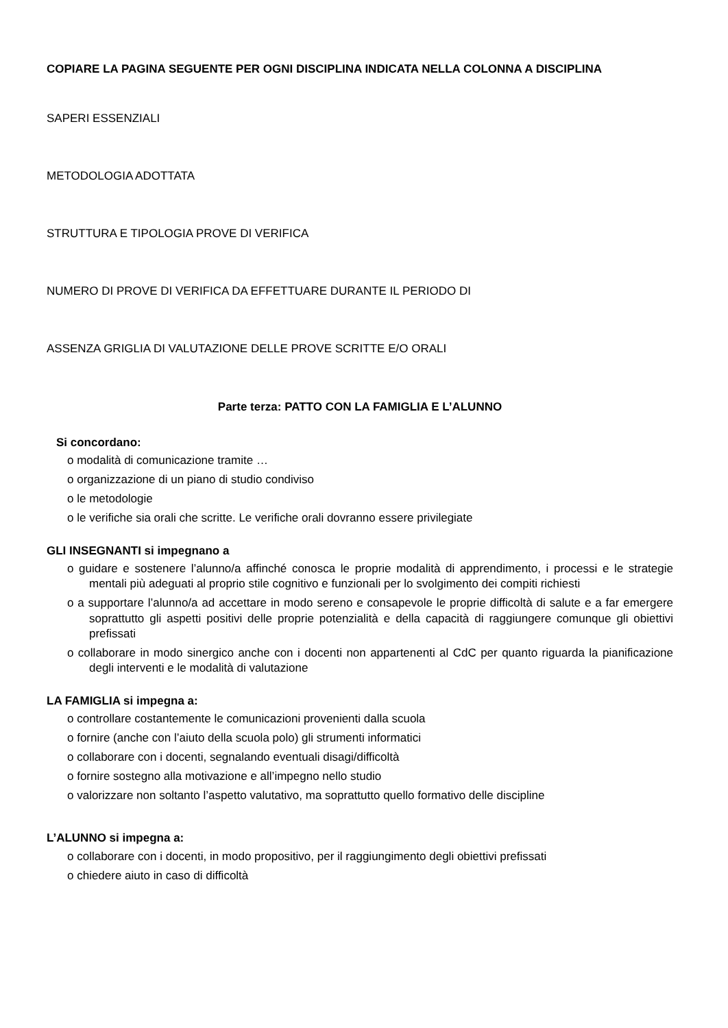COPIARE LA PAGINA SEGUENTE PER OGNI DISCIPLINA INDICATA NELLA COLONNA A DISCIPLINA
SAPERI ESSENZIALI
METODOLOGIA ADOTTATA
STRUTTURA E TIPOLOGIA PROVE DI VERIFICA
NUMERO DI PROVE DI VERIFICA DA EFFETTUARE DURANTE IL PERIODO DI
ASSENZA GRIGLIA DI VALUTAZIONE DELLE PROVE SCRITTE E/O ORALI
Parte terza: PATTO CON LA FAMIGLIA E L’ALUNNO
Si concordano:
o modalità di comunicazione tramite …
o organizzazione di un piano di studio condiviso
o le metodologie
o le verifiche sia orali che scritte. Le verifiche orali dovranno essere privilegiate
GLI INSEGNANTI si impegnano a
o guidare e sostenere l’alunno/a affinché conosca le proprie modalità di apprendimento, i processi e le strategie mentali più adeguati al proprio stile cognitivo e funzionali per lo svolgimento dei compiti richiesti
o a supportare l’alunno/a ad accettare in modo sereno e consapevole le proprie difficoltà di salute e a far emergere soprattutto gli aspetti positivi delle proprie potenzialità e della capacità di raggiungere comunque gli obiettivi prefissati
o collaborare in modo sinergico anche con i docenti non appartenenti al CdC per quanto riguarda la pianificazione degli interventi e le modalità di valutazione
LA FAMIGLIA si impegna a:
o controllare costantemente le comunicazioni provenienti dalla scuola
o fornire (anche con l’aiuto della scuola polo) gli strumenti informatici
o collaborare con i docenti, segnalando eventuali disagi/difficoltà
o fornire sostegno alla motivazione e all’impegno nello studio
o valorizzare non soltanto l’aspetto valutativo, ma soprattutto quello formativo delle discipline
L’ALUNNO si impegna a:
o collaborare con i docenti, in modo propositivo, per il raggiungimento degli obiettivi prefissati
o chiedere aiuto in caso di difficoltà